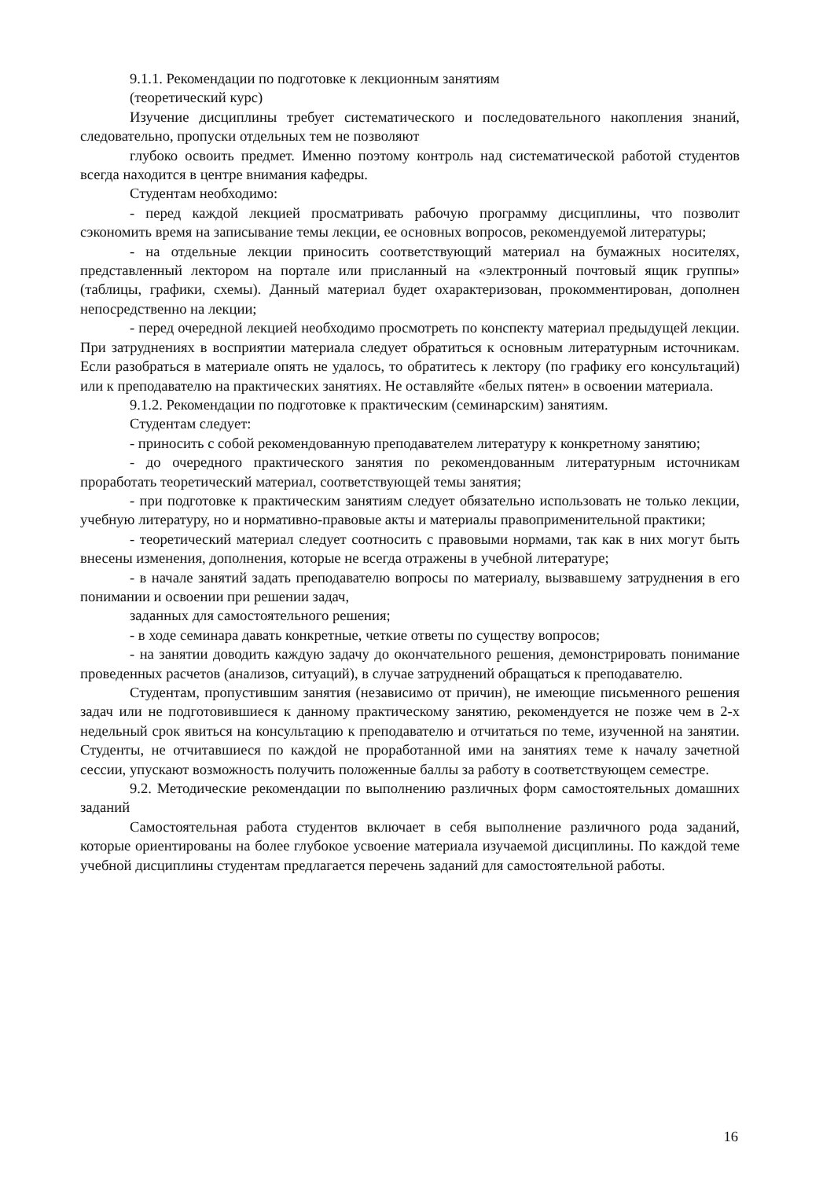9.1.1. Рекомендации по подготовке к лекционным занятиям
(теоретический курс)
Изучение дисциплины требует систематического и последовательного накопления знаний, следовательно, пропуски отдельных тем не позволяют
глубоко освоить предмет. Именно поэтому контроль над систематической работой студентов всегда находится в центре внимания кафедры.
Студентам необходимо:
- перед каждой лекцией просматривать рабочую программу дисциплины, что позволит сэкономить время на записывание темы лекции, ее основных вопросов, рекомендуемой литературы;
- на отдельные лекции приносить соответствующий материал на бумажных носителях, представленный лектором на портале или присланный на «электронный почтовый ящик группы» (таблицы, графики, схемы). Данный материал будет охарактеризован, прокомментирован, дополнен непосредственно на лекции;
- перед очередной лекцией необходимо просмотреть по конспекту материал предыдущей лекции. При затруднениях в восприятии материала следует обратиться к основным литературным источникам. Если разобраться в материале опять не удалось, то обратитесь к лектору (по графику его консультаций) или к преподавателю на практических занятиях. Не оставляйте «белых пятен» в освоении материала.
9.1.2. Рекомендации по подготовке к практическим (семинарским) занятиям.
Студентам следует:
- приносить с собой рекомендованную преподавателем литературу к конкретному занятию;
- до очередного практического занятия по рекомендованным литературным источникам проработать теоретический материал, соответствующей темы занятия;
- при подготовке к практическим занятиям следует обязательно использовать не только лекции, учебную литературу, но и нормативно-правовые акты и материалы правоприменительной практики;
- теоретический материал следует соотносить с правовыми нормами, так как в них могут быть внесены изменения, дополнения, которые не всегда отражены в учебной литературе;
- в начале занятий задать преподавателю вопросы по материалу, вызвавшему затруднения в его понимании и освоении при решении задач,
заданных для самостоятельного решения;
- в ходе семинара давать конкретные, четкие ответы по существу вопросов;
- на занятии доводить каждую задачу до окончательного решения, демонстрировать понимание проведенных расчетов (анализов, ситуаций), в случае затруднений обращаться к преподавателю.
Студентам, пропустившим занятия (независимо от причин), не имеющие письменного решения задач или не подготовившиеся к данному практическому занятию, рекомендуется не позже чем в 2-х недельный срок явиться на консультацию к преподавателю и отчитаться по теме, изученной на занятии. Студенты, не отчитавшиеся по каждой не проработанной ими на занятиях теме к началу зачетной сессии, упускают возможность получить положенные баллы за работу в соответствующем семестре.
9.2. Методические рекомендации по выполнению различных форм самостоятельных домашних заданий
Самостоятельная работа студентов включает в себя выполнение различного рода заданий, которые ориентированы на более глубокое усвоение материала изучаемой дисциплины. По каждой теме учебной дисциплины студентам предлагается перечень заданий для самостоятельной работы.
16